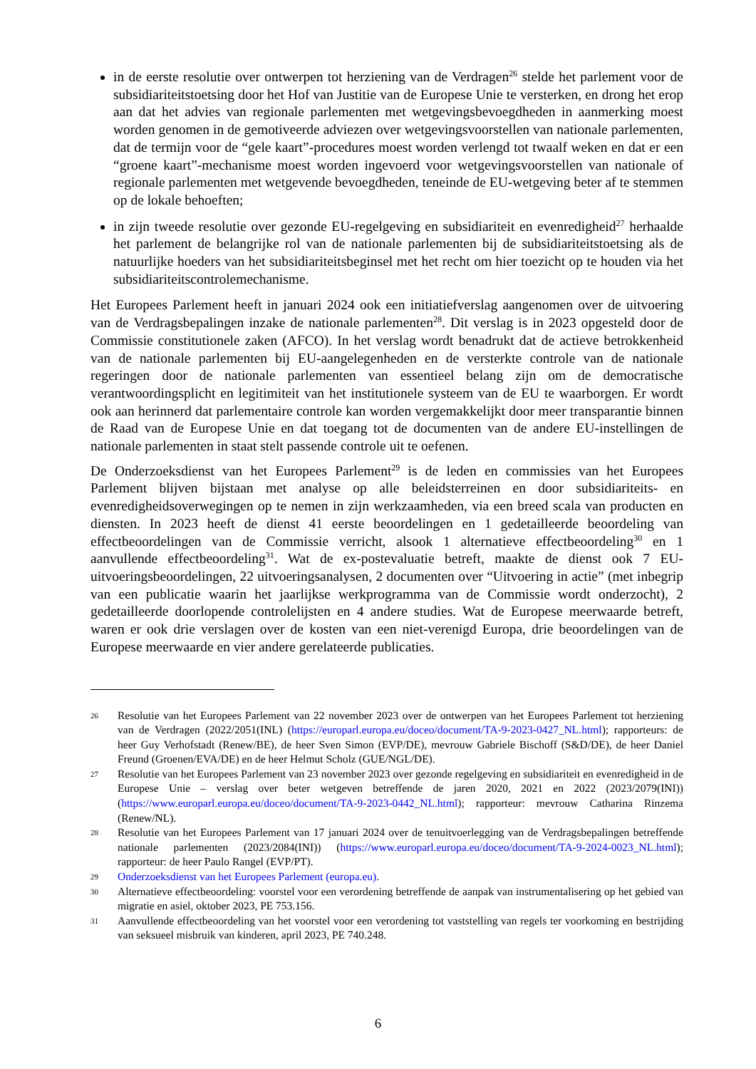in de eerste resolutie over ontwerpen tot herziening van de Verdragen<sup>26</sup> stelde het parlement voor de subsidiariteitstoetsing door het Hof van Justitie van de Europese Unie te versterken, en drong het erop aan dat het advies van regionale parlementen met wetgevingsbevoegdheden in aanmerking moest worden genomen in de gemotiveerde adviezen over wetgevingsvoorstellen van nationale parlementen, dat de termijn voor de “gele kaart”-procedures moest worden verlengd tot twaalf weken en dat er een “groene kaart”-mechanisme moest worden ingevoerd voor wetgevingsvoorstellen van nationale of regionale parlementen met wetgevende bevoegdheden, teneinde de EU-wetgeving beter af te stemmen op de lokale behoeften;
in zijn tweede resolutie over gezonde EU-regelgeving en subsidiariteit en evenredigheid<sup>27</sup> herhaalde het parlement de belangrijke rol van de nationale parlementen bij de subsidiariteitstoetsing als de natuurlijke hoeders van het subsidiariteitsbeginsel met het recht om hier toezicht op te houden via het subsidiariteitscontrolemechanisme.
Het Europees Parlement heeft in januari 2024 ook een initiatiefverslag aangenomen over de uitvoering van de Verdragsbepalingen inzake de nationale parlementen<sup>28</sup>. Dit verslag is in 2023 opgesteld door de Commissie constitutionele zaken (AFCO). In het verslag wordt benadrukt dat de actieve betrokkenheid van de nationale parlementen bij EU-aangelegenheden en de versterkte controle van de nationale regeringen door de nationale parlementen van essentieel belang zijn om de democratische verantwoordingsplicht en legitimiteit van het institutionele systeem van de EU te waarborgen. Er wordt ook aan herinnerd dat parlementaire controle kan worden vergemakkelijkt door meer transparantie binnen de Raad van de Europese Unie en dat toegang tot de documenten van de andere EU-instellingen de nationale parlementen in staat stelt passende controle uit te oefenen.
De Onderzoeksdienst van het Europees Parlement<sup>29</sup> is de leden en commissies van het Europees Parlement blijven bijstaan met analyse op alle beleidsterreinen en door subsidiariteits- en evenredigheidsoverwegingen op te nemen in zijn werkzaamheden, via een breed scala van producten en diensten. In 2023 heeft de dienst 41 eerste beoordelingen en 1 gedetailleerde beoordeling van effectbeoordelingen van de Commissie verricht, alsook 1 alternatieve effectbeoordeling<sup>30</sup> en 1 aanvullende effectbeoordeling<sup>31</sup>. Wat de ex-postevaluatie betreft, maakte de dienst ook 7 EU-uitvoeringsbeoordelingen, 22 uitvoeringsanalysen, 2 documenten over “Uitvoering in actie” (met inbegrip van een publicatie waarin het jaarlijkse werkprogramma van de Commissie wordt onderzocht), 2 gedetailleerde doorlopende controlelijsten en 4 andere studies. Wat de Europese meerwaarde betreft, waren er ook drie verslagen over de kosten van een niet-verenigd Europa, drie beoordelingen van de Europese meerwaarde en vier andere gerelateerde publicaties.
26
Resolutie van het Europees Parlement van 22 november 2023 over de ontwerpen van het Europees Parlement tot herziening van de Verdragen (2022/2051(INL) (https://europarl.europa.eu/doceo/document/TA-9-2023-0427_NL.html); rapporteurs: de heer Guy Verhofstadt (Renew/BE), de heer Sven Simon (EVP/DE), mevrouw Gabriele Bischoff (S&D/DE), de heer Daniel Freund (Groenen/EVA/DE) en de heer Helmut Scholz (GUE/NGL/DE).
27
Resolutie van het Europees Parlement van 23 november 2023 over gezonde regelgeving en subsidiariteit en evenredigheid in de Europese Unie – verslag over beter wetgeven betreffende de jaren 2020, 2021 en 2022 (2023/2079(INI)) (https://www.europarl.europa.eu/doceo/document/TA-9-2023-0442_NL.html); rapporteur: mevrouw Catharina Rinzema (Renew/NL).
28
Resolutie van het Europees Parlement van 17 januari 2024 over de tenuitvoerlegging van de Verdragsbepalingen betreffende nationale parlementen (2023/2084(INI)) (https://www.europarl.europa.eu/doceo/document/TA-9-2024-0023_NL.html); rapporteur: de heer Paulo Rangel (EVP/PT).
29
Onderzoeksdienst van het Europees Parlement (europa.eu).
30
Alternatieve effectbeoordeling: voorstel voor een verordening betreffende de aanpak van instrumentalisering op het gebied van migratie en asiel, oktober 2023, PE 753.156.
31
Aanvullende effectbeoordeling van het voorstel voor een verordening tot vaststelling van regels ter voorkoming en bestrijding van seksueel misbruik van kinderen, april 2023, PE 740.248.
6